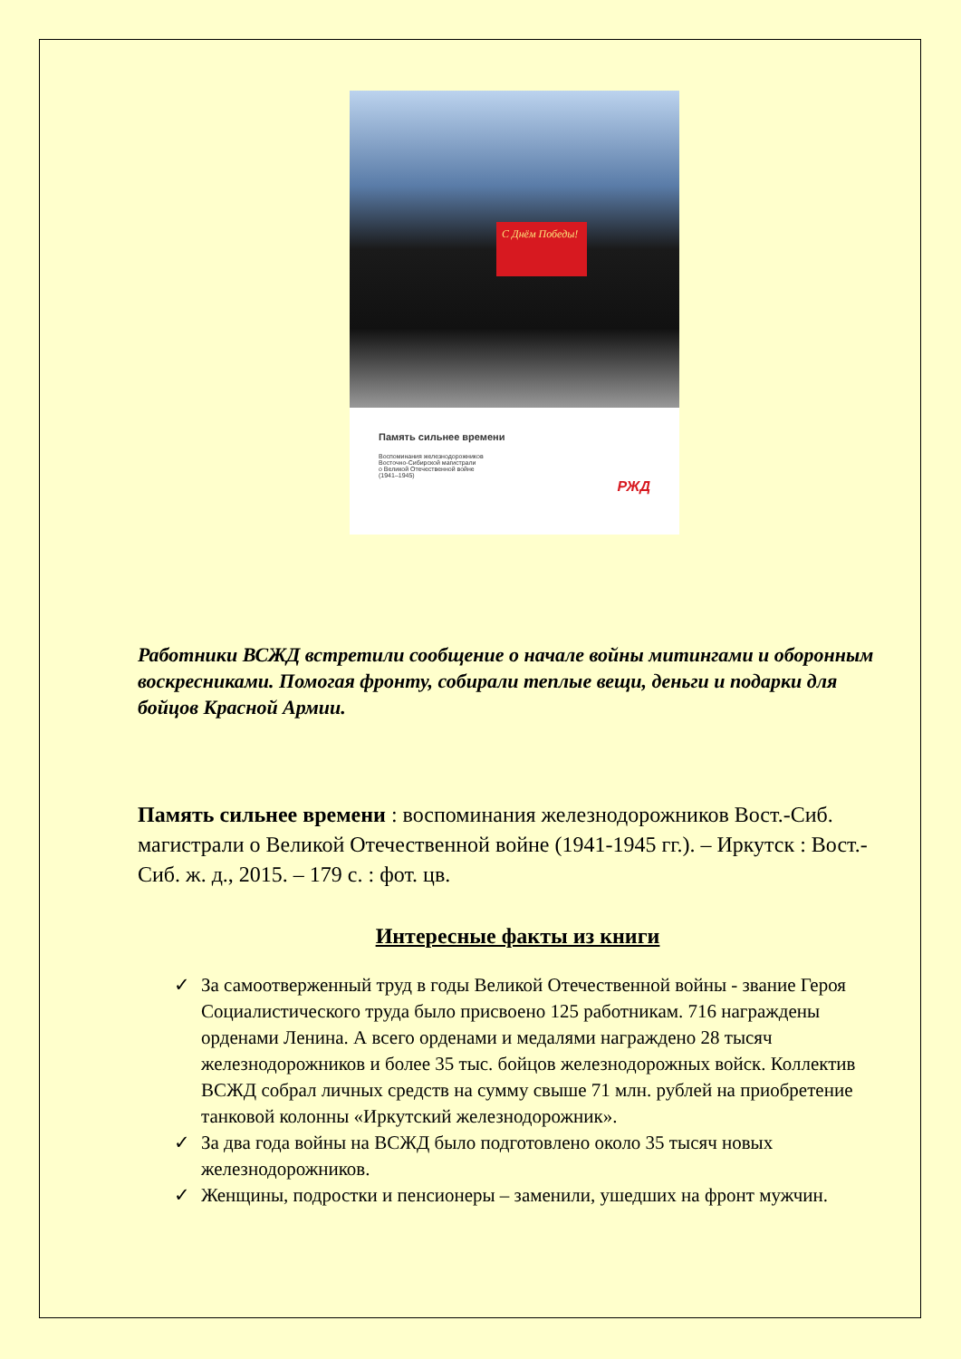С Днём Победы!
Память сильнее времени
Воспоминания железнодорожников
Восточно-Сибирской магистрали
о Великой Отечественной войне
(1941–1945)
РЖД
Работники ВСЖД встретили сообщение о начале войны митингами и оборонным воскресниками. Помогая фронту, собирали теплые вещи, деньги и подарки для бойцов Красной Армии.
Память сильнее времени : воспоминания железнодорожников Вост.-Сиб. магистрали о Великой Отечественной войне (1941-1945 гг.). – Иркутск : Вост.-Сиб. ж. д., 2015. – 179 с. : фот. цв.
Интересные факты из книги
✓ За самоотверженный труд в годы Великой Отечественной войны - звание Героя Социалистического труда было присвоено 125 работникам. 716 награждены орденами Ленина. А всего орденами и медалями награждено 28 тысяч железнодорожников и более 35 тыс. бойцов железнодорожных войск. Коллектив ВСЖД собрал личных средств на сумму свыше 71 млн. рублей на приобретение танковой колонны «Иркутский железнодорожник».
✓ За два года войны на ВСЖД было подготовлено около 35 тысяч новых железнодорожников.
✓ Женщины, подростки и пенсионеры – заменили, ушедших на фронт мужчин.